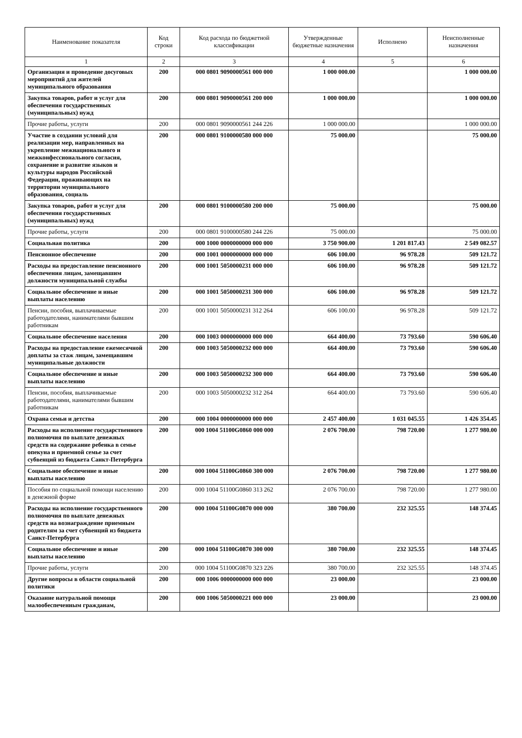| Наименование показателя | Код строки | Код расхода по бюджетной классификации | Утвержденные бюджетные назначения | Исполнено | Неисполненные назначения |
| --- | --- | --- | --- | --- | --- |
| 1 | 2 | 3 | 4 | 5 | 6 |
| Организация и проведение досуговых мероприятий для жителей муниципального образования | 200 | 000 0801 9090000561 000 000 | 1 000 000.00 | | 1 000 000.00 |
| Закупка товаров, работ и услуг для обеспечения государственных (муниципальных) нужд | 200 | 000 0801 9090000561 200 000 | 1 000 000.00 | | 1 000 000.00 |
| Прочие работы, услуги | 200 | 000 0801 9090000561 244 226 | 1 000 000.00 | | 1 000 000.00 |
| Участие в создании условий для реализации мер, направленных на укрепление межнационального и межконфессионального согласия, сохранение и развитие языков и культуры народов Российской Федерации, проживающих на территории муниципального образования, социаль | 200 | 000 0801 9100000580 000 000 | 75 000.00 | | 75 000.00 |
| Закупка товаров, работ и услуг для обеспечения государственных (муниципальных) нужд | 200 | 000 0801 9100000580 200 000 | 75 000.00 | | 75 000.00 |
| Прочие работы, услуги | 200 | 000 0801 9100000580 244 226 | 75 000.00 | | 75 000.00 |
| Социальная политика | 200 | 000 1000 0000000000 000 000 | 3 750 900.00 | 1 201 817.43 | 2 549 082.57 |
| Пенсионное обеспечение | 200 | 000 1001 0000000000 000 000 | 606 100.00 | 96 978.28 | 509 121.72 |
| Расходы на предоставление пенсионного обеспечения лицам, замещавшим должности муниципальной службы | 200 | 000 1001 5050000231 000 000 | 606 100.00 | 96 978.28 | 509 121.72 |
| Социальное обеспечение и иные выплаты населению | 200 | 000 1001 5050000231 300 000 | 606 100.00 | 96 978.28 | 509 121.72 |
| Пенсии, пособия, выплачиваемые работодателями, нанимателями бывшим работникам | 200 | 000 1001 5050000231 312 264 | 606 100.00 | 96 978.28 | 509 121.72 |
| Социальное обеспечение населения | 200 | 000 1003 0000000000 000 000 | 664 400.00 | 73 793.60 | 590 606.40 |
| Расходы на предоставление ежемесячной доплаты за стаж лицам, замещавшим муниципальные должности | 200 | 000 1003 5050000232 000 000 | 664 400.00 | 73 793.60 | 590 606.40 |
| Социальное обеспечение и иные выплаты населению | 200 | 000 1003 5050000232 300 000 | 664 400.00 | 73 793.60 | 590 606.40 |
| Пенсии, пособия, выплачиваемые работодателями, нанимателями бывшим работникам | 200 | 000 1003 5050000232 312 264 | 664 400.00 | 73 793.60 | 590 606.40 |
| Охрана семьи и детства | 200 | 000 1004 0000000000 000 000 | 2 457 400.00 | 1 031 045.55 | 1 426 354.45 |
| Расходы на исполнение государственного полномочия по выплате денежных средств на содержание ребенка в семье опекуна и приемной семье за счет субвенций из бюджета Санкт-Петербурга | 200 | 000 1004 51100G0860 000 000 | 2 076 700.00 | 798 720.00 | 1 277 980.00 |
| Социальное обеспечение и иные выплаты населению | 200 | 000 1004 51100G0860 300 000 | 2 076 700.00 | 798 720.00 | 1 277 980.00 |
| Пособия по социальной помощи населению в денежной форме | 200 | 000 1004 51100G0860 313 262 | 2 076 700.00 | 798 720.00 | 1 277 980.00 |
| Расходы на исполнение государственного полномочия по выплате денежных средств на вознаграждение приемным родителям за счет субвенций из бюджета Санкт-Петербурга | 200 | 000 1004 51100G0870 000 000 | 380 700.00 | 232 325.55 | 148 374.45 |
| Социальное обеспечение и иные выплаты населению | 200 | 000 1004 51100G0870 300 000 | 380 700.00 | 232 325.55 | 148 374.45 |
| Прочие работы, услуги | 200 | 000 1004 51100G0870 323 226 | 380 700.00 | 232 325.55 | 148 374.45 |
| Другие вопросы в области социальной политики | 200 | 000 1006 0000000000 000 000 | 23 000.00 | | 23 000.00 |
| Оказание натуральной помощи малообеспеченным гражданам, | 200 | 000 1006 5050000221 000 000 | 23 000.00 | | 23 000.00 |